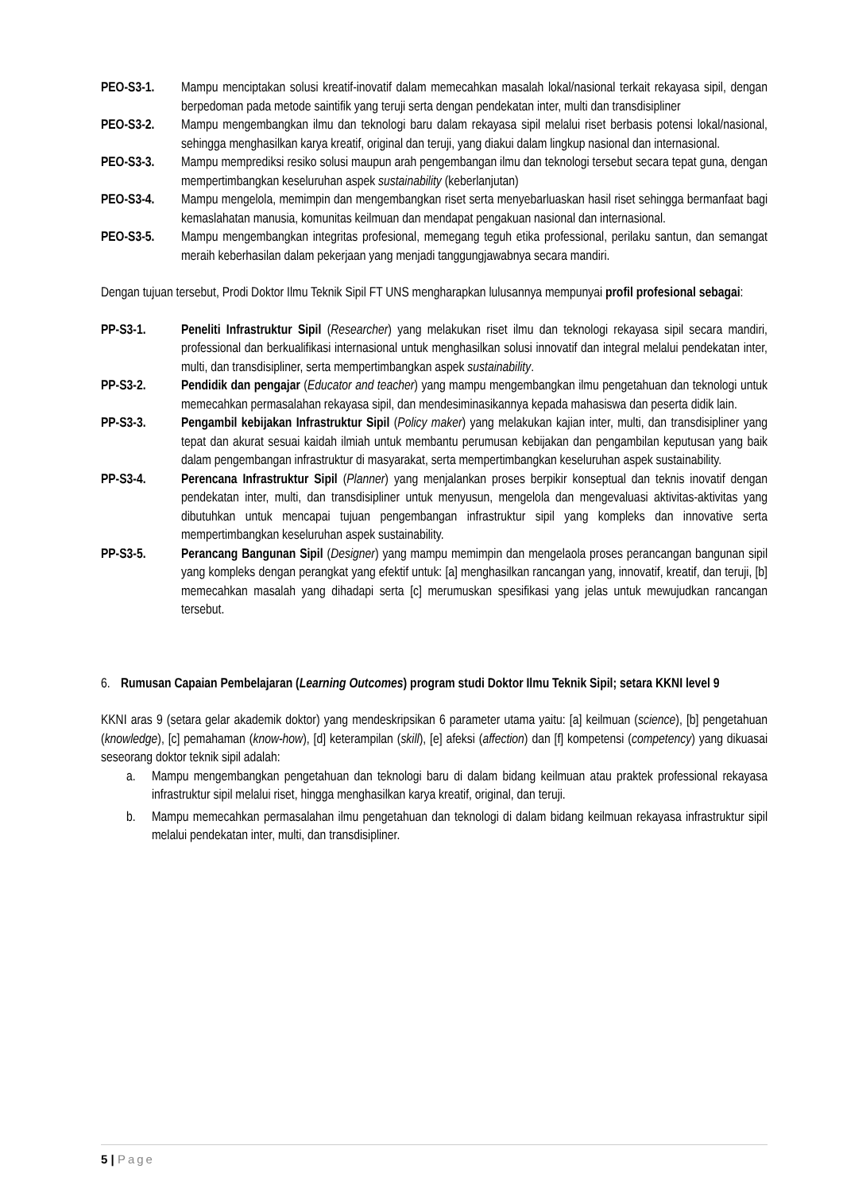PEO-S3-1. Mampu menciptakan solusi kreatif-inovatif dalam memecahkan masalah lokal/nasional terkait rekayasa sipil, dengan berpedoman pada metode saintifik yang teruji serta dengan pendekatan inter, multi dan transdisipliner
PEO-S3-2. Mampu mengembangkan ilmu dan teknologi baru dalam rekayasa sipil melalui riset berbasis potensi lokal/nasional, sehingga menghasilkan karya kreatif, original dan teruji, yang diakui dalam lingkup nasional dan internasional.
PEO-S3-3. Mampu memprediksi resiko solusi maupun arah pengembangan ilmu dan teknologi tersebut secara tepat guna, dengan mempertimbangkan keseluruhan aspek sustainability (keberlanjutan)
PEO-S3-4. Mampu mengelola, memimpin dan mengembangkan riset serta menyebarluaskan hasil riset sehingga bermanfaat bagi kemaslahatan manusia, komunitas keilmuan dan mendapat pengakuan nasional dan internasional.
PEO-S3-5. Mampu mengembangkan integritas profesional, memegang teguh etika professional, perilaku santun, dan semangat meraih keberhasilan dalam pekerjaan yang menjadi tanggungjawabnya secara mandiri.
Dengan tujuan tersebut, Prodi Doktor Ilmu Teknik Sipil FT UNS mengharapkan lulusannya mempunyai profil profesional sebagai:
PP-S3-1. Peneliti Infrastruktur Sipil (Researcher) yang melakukan riset ilmu dan teknologi rekayasa sipil secara mandiri, professional dan berkualifikasi internasional untuk menghasilkan solusi innovatif dan integral melalui pendekatan inter, multi, dan transdisipliner, serta mempertimbangkan aspek sustainability.
PP-S3-2. Pendidik dan pengajar (Educator and teacher) yang mampu mengembangkan ilmu pengetahuan dan teknologi untuk memecahkan permasalahan rekayasa sipil, dan mendesiminasikannya kepada mahasiswa dan peserta didik lain.
PP-S3-3. Pengambil kebijakan Infrastruktur Sipil (Policy maker) yang melakukan kajian inter, multi, dan transdisipliner yang tepat dan akurat sesuai kaidah ilmiah untuk membantu perumusan kebijakan dan pengambilan keputusan yang baik dalam pengembangan infrastruktur di masyarakat, serta mempertimbangkan keseluruhan aspek sustainability.
PP-S3-4. Perencana Infrastruktur Sipil (Planner) yang menjalankan proses berpikir konseptual dan teknis inovatif dengan pendekatan inter, multi, dan transdisipliner untuk menyusun, mengelola dan mengevaluasi aktivitas-aktivitas yang dibutuhkan untuk mencapai tujuan pengembangan infrastruktur sipil yang kompleks dan innovative serta mempertimbangkan keseluruhan aspek sustainability.
PP-S3-5. Perancang Bangunan Sipil (Designer) yang mampu memimpin dan mengelaola proses perancangan bangunan sipil yang kompleks dengan perangkat yang efektif untuk: [a] menghasilkan rancangan yang, innovatif, kreatif, dan teruji, [b] memecahkan masalah yang dihadapi serta [c] merumuskan spesifikasi yang jelas untuk mewujudkan rancangan tersebut.
6. Rumusan Capaian Pembelajaran (Learning Outcomes) program studi Doktor Ilmu Teknik Sipil; setara KKNI level 9
KKNI aras 9 (setara gelar akademik doktor) yang mendeskripsikan 6 parameter utama yaitu: [a] keilmuan (science), [b] pengetahuan (knowledge), [c] pemahaman (know-how), [d] keterampilan (skill), [e] afeksi (affection) dan [f] kompetensi (competency) yang dikuasai seseorang doktor teknik sipil adalah:
a. Mampu mengembangkan pengetahuan dan teknologi baru di dalam bidang keilmuan atau praktek professional rekayasa infrastruktur sipil melalui riset, hingga menghasilkan karya kreatif, original, dan teruji.
b. Mampu memecahkan permasalahan ilmu pengetahuan dan teknologi di dalam bidang keilmuan rekayasa infrastruktur sipil melalui pendekatan inter, multi, dan transdisipliner.
5 | Page